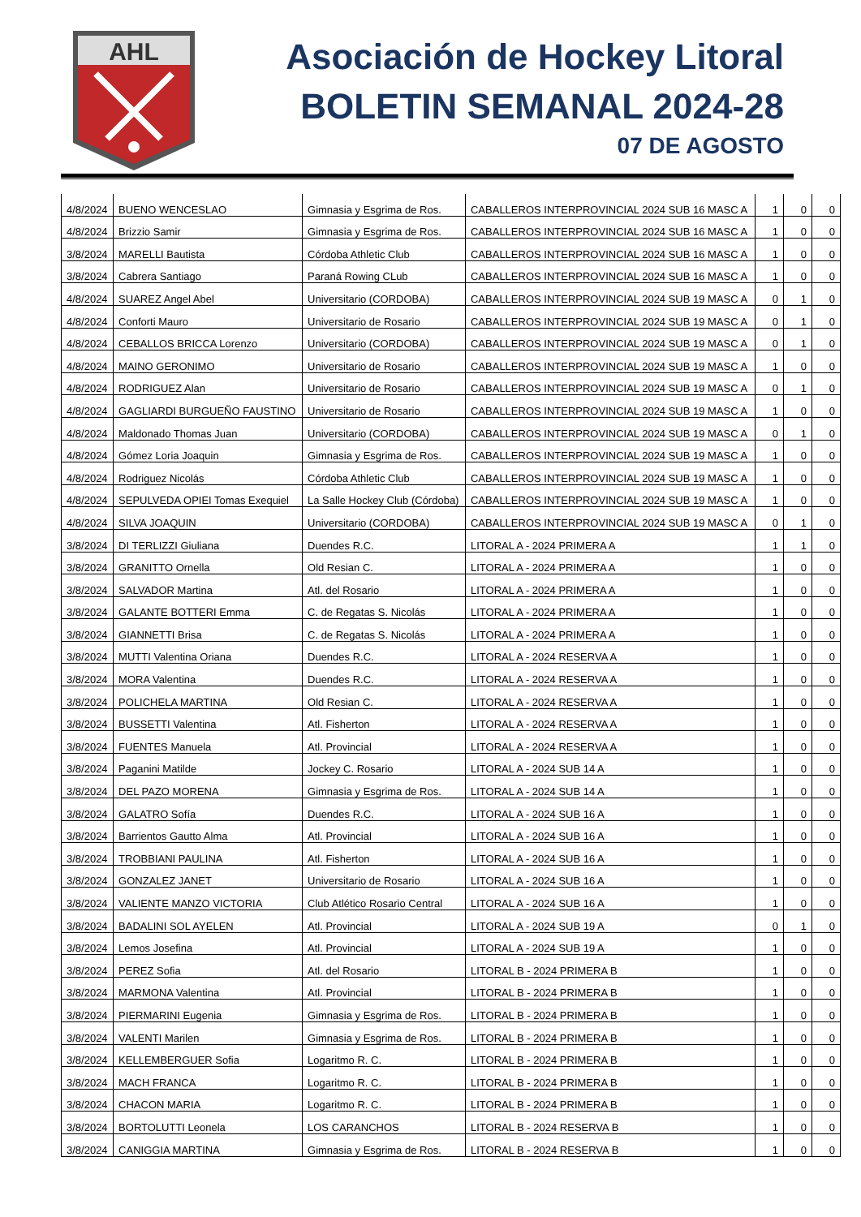AHL
Asociación de Hockey Litoral
BOLETIN SEMANAL 2024-28
07 DE AGOSTO
| 4/8/2024 | BUENO WENCESLAO | Gimnasia y Esgrima de Ros. | CABALLEROS INTERPROVINCIAL 2024 SUB 16 MASC A | 1 | 0 | 0 |
| 4/8/2024 | Brizzio Samir | Gimnasia y Esgrima de Ros. | CABALLEROS INTERPROVINCIAL 2024 SUB 16 MASC A | 1 | 0 | 0 |
| 3/8/2024 | MARELLI Bautista | Córdoba Athletic Club | CABALLEROS INTERPROVINCIAL 2024 SUB 16 MASC A | 1 | 0 | 0 |
| 3/8/2024 | Cabrera Santiago | Paraná Rowing CLub | CABALLEROS INTERPROVINCIAL 2024 SUB 16 MASC A | 1 | 0 | 0 |
| 4/8/2024 | SUAREZ Angel Abel | Universitario (CORDOBA) | CABALLEROS INTERPROVINCIAL 2024 SUB 19 MASC A | 0 | 1 | 0 |
| 4/8/2024 | Conforti Mauro | Universitario de Rosario | CABALLEROS INTERPROVINCIAL 2024 SUB 19 MASC A | 0 | 1 | 0 |
| 4/8/2024 | CEBALLOS BRICCA Lorenzo | Universitario (CORDOBA) | CABALLEROS INTERPROVINCIAL 2024 SUB 19 MASC A | 0 | 1 | 0 |
| 4/8/2024 | MAINO GERONIMO | Universitario de Rosario | CABALLEROS INTERPROVINCIAL 2024 SUB 19 MASC A | 1 | 0 | 0 |
| 4/8/2024 | RODRIGUEZ Alan | Universitario de Rosario | CABALLEROS INTERPROVINCIAL 2024 SUB 19 MASC A | 0 | 1 | 0 |
| 4/8/2024 | GAGLIARDI BURGUEÑO FAUSTINO | Universitario de Rosario | CABALLEROS INTERPROVINCIAL 2024 SUB 19 MASC A | 1 | 0 | 0 |
| 4/8/2024 | Maldonado Thomas Juan | Universitario (CORDOBA) | CABALLEROS INTERPROVINCIAL 2024 SUB 19 MASC A | 0 | 1 | 0 |
| 4/8/2024 | Gómez Loria Joaquin | Gimnasia y Esgrima de Ros. | CABALLEROS INTERPROVINCIAL 2024 SUB 19 MASC A | 1 | 0 | 0 |
| 4/8/2024 | Rodriguez Nicolás | Córdoba Athletic Club | CABALLEROS INTERPROVINCIAL 2024 SUB 19 MASC A | 1 | 0 | 0 |
| 4/8/2024 | SEPULVEDA OPIEI Tomas Exequiel | La Salle Hockey Club (Córdoba) | CABALLEROS INTERPROVINCIAL 2024 SUB 19 MASC A | 1 | 0 | 0 |
| 4/8/2024 | SILVA JOAQUIN | Universitario (CORDOBA) | CABALLEROS INTERPROVINCIAL 2024 SUB 19 MASC A | 0 | 1 | 0 |
| 3/8/2024 | DI TERLIZZI Giuliana | Duendes R.C. | LITORAL A - 2024 PRIMERA A | 1 | 1 | 0 |
| 3/8/2024 | GRANITTO Ornella | Old Resian C. | LITORAL A - 2024 PRIMERA A | 1 | 0 | 0 |
| 3/8/2024 | SALVADOR Martina | Atl. del Rosario | LITORAL A - 2024 PRIMERA A | 1 | 0 | 0 |
| 3/8/2024 | GALANTE BOTTERI Emma | C. de Regatas S. Nicolás | LITORAL A - 2024 PRIMERA A | 1 | 0 | 0 |
| 3/8/2024 | GIANNETTI Brisa | C. de Regatas S. Nicolás | LITORAL A - 2024 PRIMERA A | 1 | 0 | 0 |
| 3/8/2024 | MUTTI Valentina Oriana | Duendes R.C. | LITORAL A - 2024 RESERVA A | 1 | 0 | 0 |
| 3/8/2024 | MORA Valentina | Duendes R.C. | LITORAL A - 2024 RESERVA A | 1 | 0 | 0 |
| 3/8/2024 | POLICHELA MARTINA | Old Resian C. | LITORAL A - 2024 RESERVA A | 1 | 0 | 0 |
| 3/8/2024 | BUSSETTI Valentina | Atl. Fisherton | LITORAL A - 2024 RESERVA A | 1 | 0 | 0 |
| 3/8/2024 | FUENTES Manuela | Atl. Provincial | LITORAL A - 2024 RESERVA A | 1 | 0 | 0 |
| 3/8/2024 | Paganini Matilde | Jockey C. Rosario | LITORAL A - 2024 SUB 14 A | 1 | 0 | 0 |
| 3/8/2024 | DEL PAZO MORENA | Gimnasia y Esgrima de Ros. | LITORAL A - 2024 SUB 14 A | 1 | 0 | 0 |
| 3/8/2024 | GALATRO Sofía | Duendes R.C. | LITORAL A - 2024 SUB 16 A | 1 | 0 | 0 |
| 3/8/2024 | Barrientos Gautto Alma | Atl. Provincial | LITORAL A - 2024 SUB 16 A | 1 | 0 | 0 |
| 3/8/2024 | TROBBIANI PAULINA | Atl. Fisherton | LITORAL A - 2024 SUB 16 A | 1 | 0 | 0 |
| 3/8/2024 | GONZALEZ JANET | Universitario de Rosario | LITORAL A - 2024 SUB 16 A | 1 | 0 | 0 |
| 3/8/2024 | VALIENTE MANZO VICTORIA | Club Atlético Rosario Central | LITORAL A - 2024 SUB 16 A | 1 | 0 | 0 |
| 3/8/2024 | BADALINI SOL AYELEN | Atl. Provincial | LITORAL A - 2024 SUB 19 A | 0 | 1 | 0 |
| 3/8/2024 | Lemos Josefina | Atl. Provincial | LITORAL A - 2024 SUB 19 A | 1 | 0 | 0 |
| 3/8/2024 | PEREZ Sofia | Atl. del Rosario | LITORAL B - 2024 PRIMERA B | 1 | 0 | 0 |
| 3/8/2024 | MARMONA Valentina | Atl. Provincial | LITORAL B - 2024 PRIMERA B | 1 | 0 | 0 |
| 3/8/2024 | PIERMARINI Eugenia | Gimnasia y Esgrima de Ros. | LITORAL B - 2024 PRIMERA B | 1 | 0 | 0 |
| 3/8/2024 | VALENTI Marilen | Gimnasia y Esgrima de Ros. | LITORAL B - 2024 PRIMERA B | 1 | 0 | 0 |
| 3/8/2024 | KELLEMBERGUER Sofia | Logaritmo R. C. | LITORAL B - 2024 PRIMERA B | 1 | 0 | 0 |
| 3/8/2024 | MACH FRANCA | Logaritmo R. C. | LITORAL B - 2024 PRIMERA B | 1 | 0 | 0 |
| 3/8/2024 | CHACON MARIA | Logaritmo R. C. | LITORAL B - 2024 PRIMERA B | 1 | 0 | 0 |
| 3/8/2024 | BORTOLUTTI Leonela | LOS CARANCHOS | LITORAL B - 2024 RESERVA B | 1 | 0 | 0 |
| 3/8/2024 | CANIGGIA MARTINA | Gimnasia y Esgrima de Ros. | LITORAL B - 2024 RESERVA B | 1 | 0 | 0 |